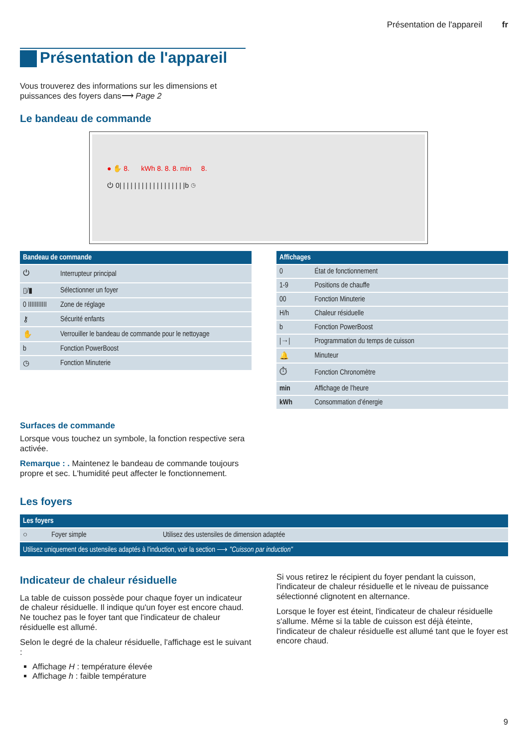Présentation de l'appareil fr
Présentation de l'appareil
Vous trouverez des informations sur les dimensions et
puissances des foyers dans⟶ Page 2
Le bandeau de commande
● ✋ 8. kWh 8. 8. 8. min 8.
⏻ 0| | | | | | | | | | | | | | | | | |b ◷
| Bandeau de commande | |
| --- | --- |
| ⏻ | Interrupteur principal |
| ▯/▮ | Sélectionner un foyer |
| 0 IIIIIIIIIII | Zone de réglage |
| ⚷ | Sécurité enfants |
| ✋ | Verrouiller le bandeau de commande pour le nettoyage |
| b | Fonction PowerBoost |
| ◷ | Fonction Minuterie |
Surfaces de commande
Lorsque vous touchez un symbole, la fonction respective sera activée.
Remarque : . Maintenez le bandeau de commande toujours propre et sec. L'humidité peut affecter le fonctionnement.
| Affichages | |
| --- | --- |
| 0 | État de fonctionnement |
| 1-9 | Positions de chauffe |
| 00 | Fonction Minuterie |
| H/h | Chaleur résiduelle |
| b | Fonction PowerBoost |
| /→/ | Programmation du temps de cuisson |
| 🔔 | Minuteur |
| ⏱ | Fonction Chronomètre |
| min | Affichage de l’heure |
| kWh | Consommation d’énergie |
Les foyers
| Les foyers | | |
| --- | --- | --- |
| ○ | Foyer simple | Utilisez des ustensiles de dimension adaptée |
| Utilisez uniquement des ustensiles adaptés à l'induction, voir la section ⟶ "Cuisson par induction" | | |
Indicateur de chaleur résiduelle
La table de cuisson possède pour chaque foyer un indicateur de chaleur résiduelle. Il indique qu'un foyer est encore chaud. Ne touchez pas le foyer tant que l'indicateur de chaleur résiduelle est allumé.
Selon le degré de la chaleur résiduelle, l'affichage est le suivant :
Affichage H : température élevée
Affichage h : faible température
Si vous retirez le récipient du foyer pendant la cuisson, l'indicateur de chaleur résiduelle et le niveau de puissance sélectionné clignotent en alternance.
Lorsque le foyer est éteint, l'indicateur de chaleur résiduelle s'allume. Même si la table de cuisson est déjà éteinte, l'indicateur de chaleur résiduelle est allumé tant que le foyer est encore chaud.
9